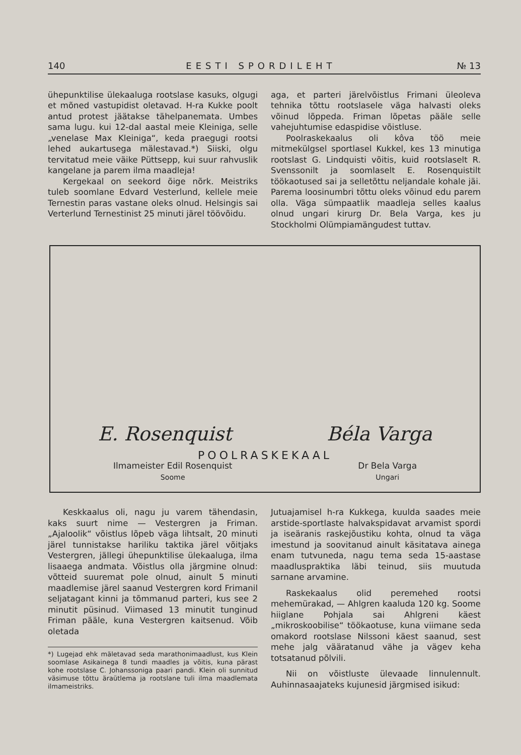140 EESTI SPORDILEHT № 13
ühepunktilise ülekaaluga rootslase kasuks, olgugi et mõned vastupidist oletavad. H-ra Kukke poolt antud protest jäätakse tähelpanemata. Umbes sama lugu. kui 12-dal aastal meie Kleiniga, selle „venelase Max Kleiniga“, keda praegugi rootsi lehed aukartusega mälestavad.*) Siiski, olgu tervitatud meie väike Püttsepp, kui suur rahvuslik kangelane ja parem ilma maadleja!
Kergekaal on seekord õige nõrk. Meistriks tuleb soomlane Edvard Vesterlund, kellele meie Ternestin paras vastane oleks olnud. Helsingis sai Verterlund Ternestinist 25 minuti järel töövõidu.
aga, et parteri järelvõistlus Frimani üleoleva tehnika tõttu rootslasele väga halvasti oleks võinud lõppeda. Friman lõpetas pääle selle vahejuhtumise edaspidise võistluse.
Poolraskekaalus oli kôva töö meie mitmekülgsel sportlasel Kukkel, kes 13 minutiga rootslast G. Lindquisti võitis, kuid rootslaselt R. Svenssonilt ja soomlaselt E. Rosenquistilt töökaotused sai ja selletõttu neljandale kohale jäi. Parema loosinumbri tõttu oleks võinud edu parem olla. Väga sümpaatlik maadleja selles kaalus olnud ungari kirurg Dr. Bela Varga, kes ju Stockholmi Olümpiamängudest tuttav.
E. Rosenquist Béla Varga
POOLRASKEKAAL
Ilmameister Edil Rosenquist
Soome
Dr Bela Varga
Ungari
Keskkaalus oli, nagu ju varem tähendasin, kaks suurt nime — Vestergren ja Friman. „Ajaloolik“ võistlus lõpeb väga lihtsalt, 20 minuti järel tunnistakse hariliku taktika järel võitjaks Vestergren, jällegi ühepunktilise ülekaaluga, ilma lisaaega andmata. Võistlus olla järgmine olnud: võtteid suuremat pole olnud, ainult 5 minuti maadlemise järel saanud Vestergren kord Frimanil seljatagant kinni ja tõmmanud parteri, kus see 2 minutit püsinud. Viimased 13 minutit tunginud Friman pääle, kuna Vestergren kaitsenud. Võib oletada
*) Lugejad ehk mäletavad seda marathonimaadlust, kus Klein soomlase Asikainega 8 tundi maadles ja võitis, kuna pärast kohe rootslase C. Johanssoniga paari pandi. Klein oli sunnitud väsimuse tõttu äraütlema ja rootslane tuli ilma maadlemata ilmameistriks.
Jutuajamisel h-ra Kukkega, kuulda saades meie arstide-sportlaste halvakspidavat arvamist spordi ja iseäranis raskejõustiku kohta, olnud ta väga imestund ja soovitanud ainult käsitatava ainega enam tutvuneda, nagu tema seda 15-aastase maadluspraktika läbi teinud, siis muutuda sarnane arvamine.
Raskekaalus olid peremehed rootsi mehemürakad, — Ahlgren kaaluda 120 kg. Soome hiiglane Pohjala sai Ahlgreni käest „mikroskoobilise“ töökaotuse, kuna viimane seda omakord rootslase Nilssoni käest saanud, sest mehe jalg vääratanud vähe ja vägev keha totsatanud põlvili.
Nii on võistluste ülevaade linnulennult. Auhinnasaajateks kujunesid järgmised isikud: